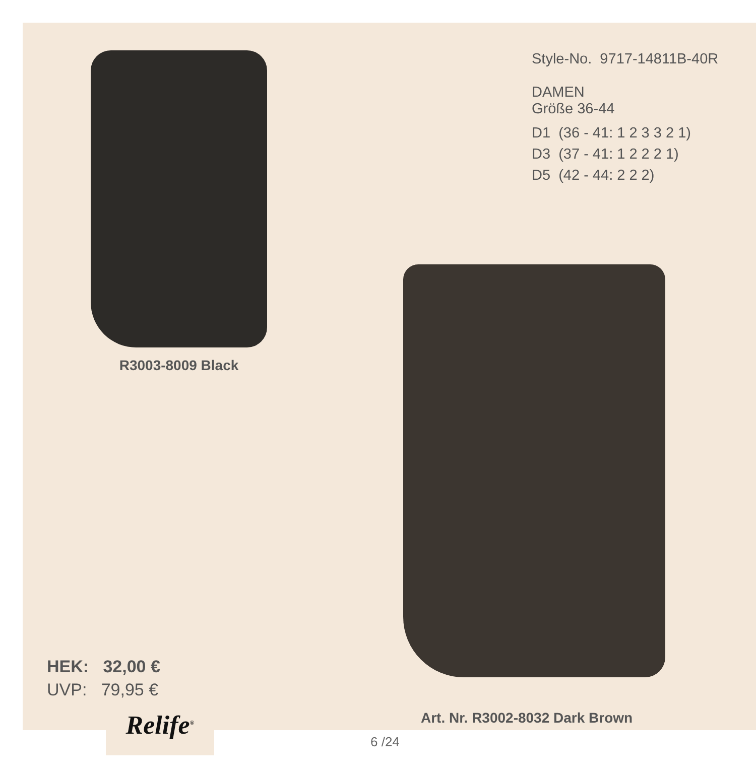R3003-8009 Black
Style-No. 9717-14811B-40R
DAMEN
Größe 36-44
D1 (36 - 41: 1 2 3 3 2 1)
D3 (37 - 41: 1 2 2 2 1)
D5 (42 - 44: 2 2 2)
HEK: 32,00 €
UVP: 79,95 €
Art. Nr. R3002-8032 Dark Brown
Relife<sup>®</sup>
6 /24